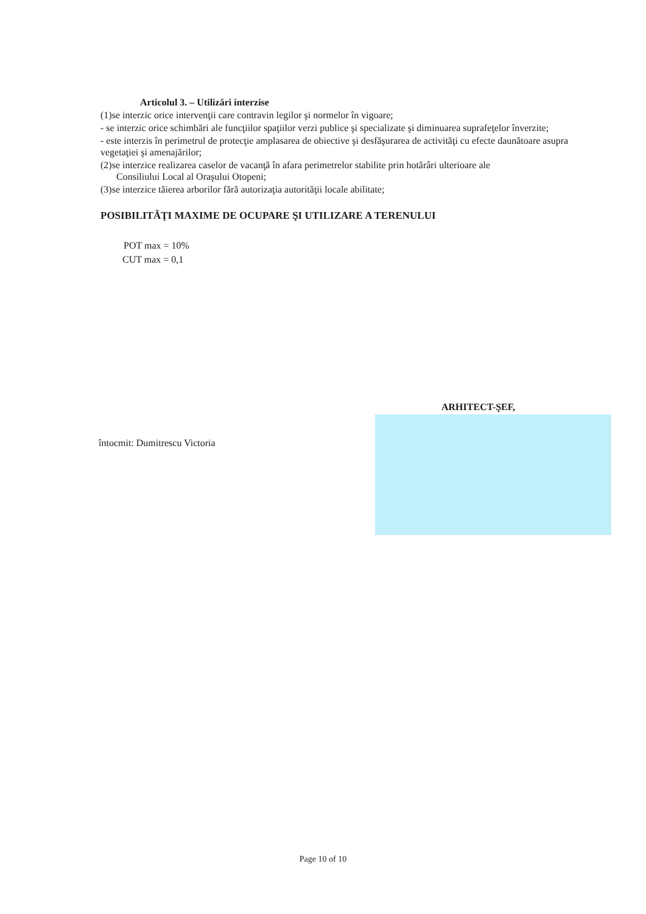Articolul 3. – Utilizări interzise
(1)se interzic orice intervenţii care contravin legilor şi normelor în vigoare;
- se interzic orice schimbări ale funcţiilor spaţiilor verzi publice şi specializate şi diminuarea suprafeţelor înverzite;
- este interzis în perimetrul de protecţie amplasarea de obiective şi desfăşurarea de activităţi cu efecte daunătoare asupra vegetaţiei şi amenajărilor;
(2)se interzice realizarea caselor de vacanţă în afara perimetrelor stabilite prin hotărâri ulterioare ale
Consiliului Local al Oraşului Otopeni;
(3)se interzice tăierea arborilor fără autorizaţia autorităţii locale abilitate;
POSIBILITĂŢI MAXIME DE OCUPARE ŞI UTILIZARE A TERENULUI
POT max = 10%
CUT max = 0,1
ARHITECT-ŞEF,
întocmit: Dumitrescu Victoria
Page 10 of 10